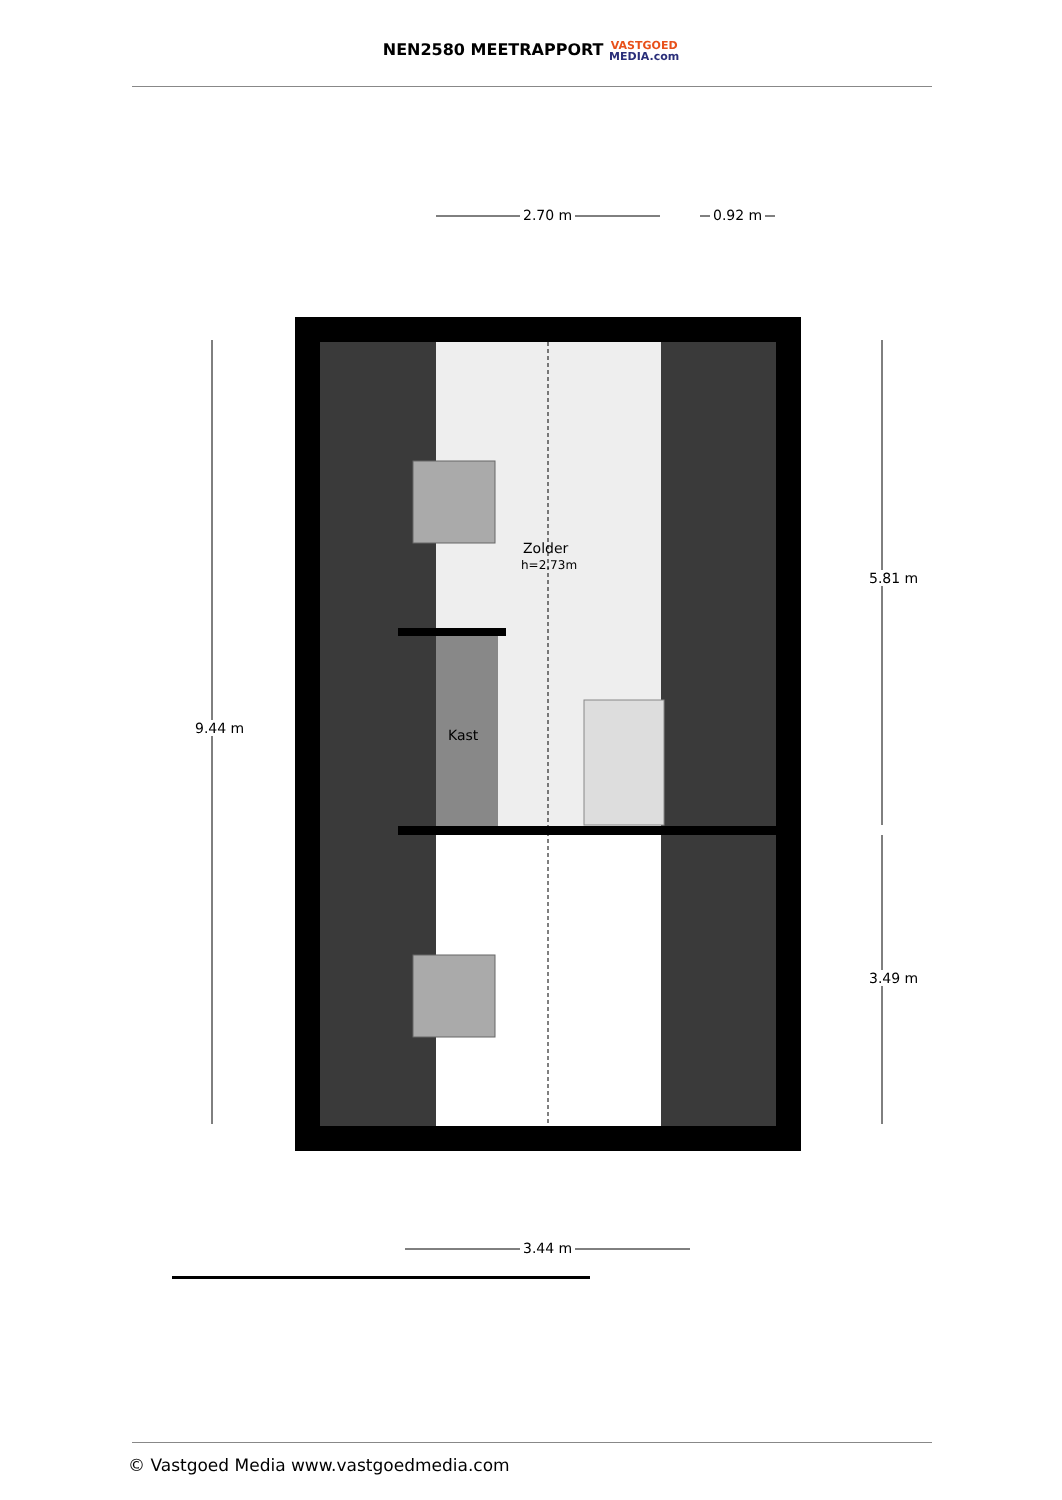NEN2580 MEETRAPPORT VASTGOED
MEDIA.com
2.70 m 0.92 m
Zolder
h=2.73m
Kast
9.44 m
5.81 m
3.49 m
3.44 m
© Vastgoed Media www.vastgoedmedia.com